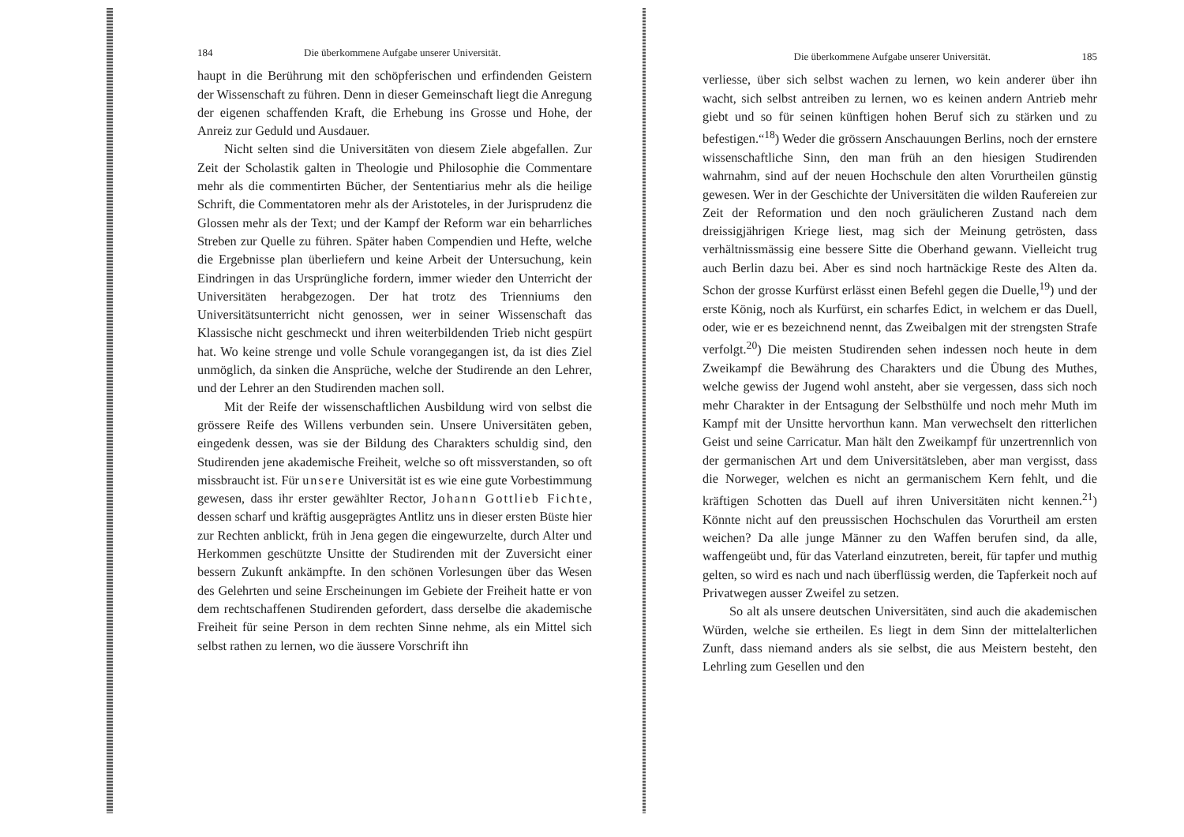184 Die überkommene Aufgabe unserer Universität.
haupt in die Berührung mit den schöpferischen und erfindenden Geistern der Wissenschaft zu führen. Denn in dieser Gemeinschaft liegt die Anregung der eigenen schaffenden Kraft, die Erhebung ins Grosse und Hohe, der Anreiz zur Geduld und Ausdauer.
Nicht selten sind die Universitäten von diesem Ziele abgefallen. Zur Zeit der Scholastik galten in Theologie und Philosophie die Commentare mehr als die commentirten Bücher, der Sententiarius mehr als die heilige Schrift, die Commentatoren mehr als der Aristoteles, in der Jurisprudenz die Glossen mehr als der Text; und der Kampf der Reform war ein beharrliches Streben zur Quelle zu führen. Später haben Compendien und Hefte, welche die Ergebnisse plan überliefern und keine Arbeit der Untersuchung, kein Eindringen in das Ursprüngliche fordern, immer wieder den Unterricht der Universitäten herabgezogen. Der hat trotz des Trienniums den Universitätsunterricht nicht genossen, wer in seiner Wissenschaft das Klassische nicht geschmeckt und ihren weiterbildenden Trieb nicht gespürt hat. Wo keine strenge und volle Schule vorangegangen ist, da ist dies Ziel unmöglich, da sinken die Ansprüche, welche der Studirende an den Lehrer, und der Lehrer an den Studirenden machen soll.
Mit der Reife der wissenschaftlichen Ausbildung wird von selbst die grössere Reife des Willens verbunden sein. Unsere Universitäten geben, eingedenk dessen, was sie der Bildung des Charakters schuldig sind, den Studirenden jene akademische Freiheit, welche so oft missverstanden, so oft missbraucht ist. Für unsere Universität ist es wie eine gute Vorbestimmung gewesen, dass ihr erster gewählter Rector, Johann Gottlieb Fichte, dessen scharf und kräftig ausgeprägtes Antlitz uns in dieser ersten Büste hier zur Rechten anblickt, früh in Jena gegen die eingewurzelte, durch Alter und Herkommen geschützte Unsitte der Studirenden mit der Zuversicht einer bessern Zukunft ankämpfte. In den schönen Vorlesungen über das Wesen des Gelehrten und seine Erscheinungen im Gebiete der Freiheit hatte er von dem rechtschaffenen Studirenden gefordert, dass derselbe die akademische Freiheit für seine Person in dem rechten Sinne nehme, als ein Mittel sich selbst rathen zu lernen, wo die äussere Vorschrift ihn
Die überkommene Aufgabe unserer Universität. 185
verliesse, über sich selbst wachen zu lernen, wo kein anderer über ihn wacht, sich selbst antreiben zu lernen, wo es keinen andern Antrieb mehr giebt und so für seinen künftigen hohen Beruf sich zu stärken und zu befestigen.“<sup>18</sup>) Weder die grössern Anschauungen Berlins, noch der ernstere wissenschaftliche Sinn, den man früh an den hiesigen Studirenden wahrnahm, sind auf der neuen Hochschule den alten Vorurtheilen günstig gewesen. Wer in der Geschichte der Universitäten die wilden Raufereien zur Zeit der Reformation und den noch gräulicheren Zustand nach dem dreissigjährigen Kriege liest, mag sich der Meinung getrösten, dass verhältnissmässig eine bessere Sitte die Oberhand gewann. Vielleicht trug auch Berlin dazu bei. Aber es sind noch hartnäckige Reste des Alten da. Schon der grosse Kurfürst erlässt einen Befehl gegen die Duelle,<sup>19</sup>) und der erste König, noch als Kurfürst, ein scharfes Edict, in welchem er das Duell, oder, wie er es bezeichnend nennt, das Zweibalgen mit der strengsten Strafe verfolgt.<sup>20</sup>) Die meisten Studirenden sehen indessen noch heute in dem Zweikampf die Bewährung des Charakters und die Übung des Muthes, welche gewiss der Jugend wohl ansteht, aber sie vergessen, dass sich noch mehr Charakter in der Entsagung der Selbsthülfe und noch mehr Muth im Kampf mit der Unsitte hervorthun kann. Man verwechselt den ritterlichen Geist und seine Carricatur. Man hält den Zweikampf für unzertrennlich von der germanischen Art und dem Universitätsleben, aber man vergisst, dass die Norweger, welchen es nicht an germanischem Kern fehlt, und die kräftigen Schotten das Duell auf ihren Universitäten nicht kennen.<sup>21</sup>) Könnte nicht auf den preussischen Hochschulen das Vorurtheil am ersten weichen? Da alle junge Männer zu den Waffen berufen sind, da alle, waffengeübt und, für das Vaterland einzutreten, bereit, für tapfer und muthig gelten, so wird es nach und nach überflüssig werden, die Tapferkeit noch auf Privatwegen ausser Zweifel zu setzen.
So alt als unsere deutschen Universitäten, sind auch die akademischen Würden, welche sie ertheilen. Es liegt in dem Sinn der mittelalterlichen Zunft, dass niemand anders als sie selbst, die aus Meistern besteht, den Lehrling zum Gesellen und den